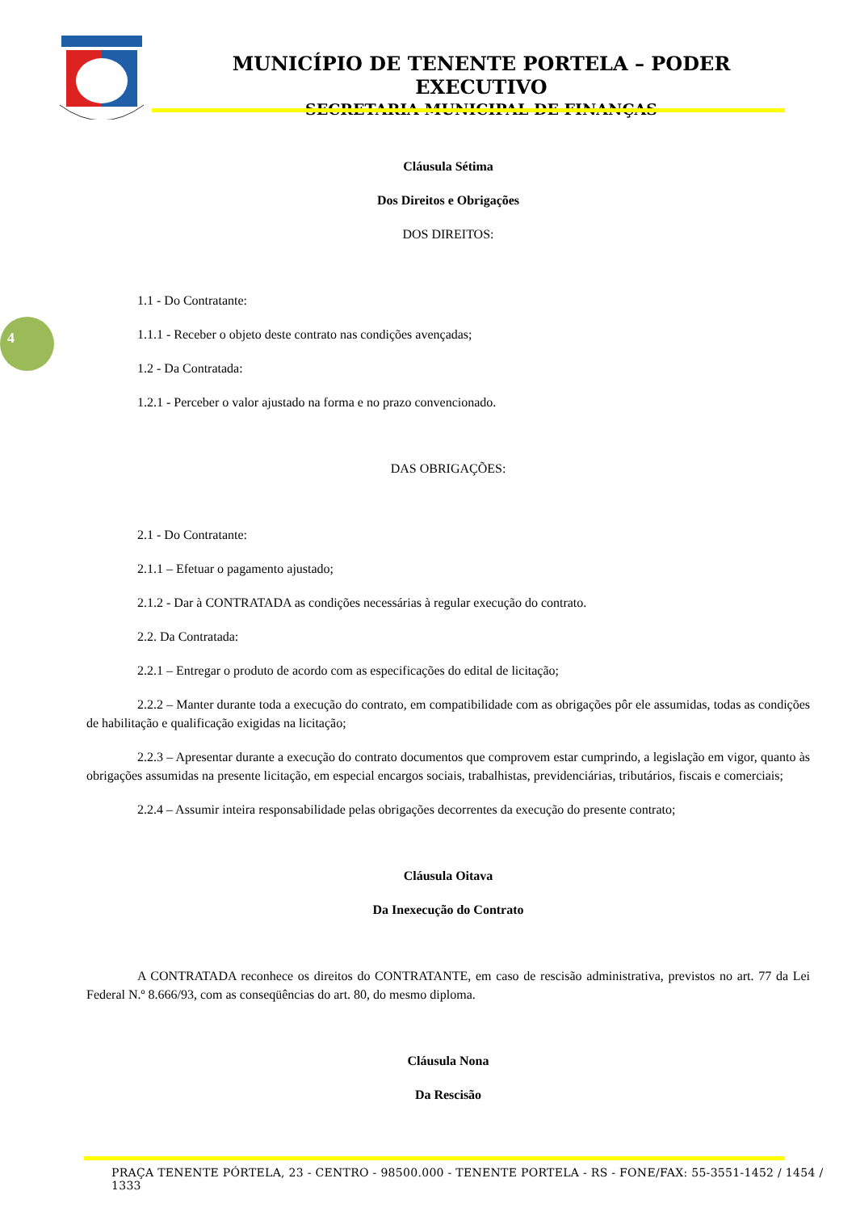MUNICÍPIO DE TENENTE PORTELA – PODER EXECUTIVO
SECRETARIA MUNICIPAL DE FINANÇAS
4
Cláusula Sétima
Dos Direitos e Obrigações
DOS DIREITOS:
1.1 - Do Contratante:
1.1.1 - Receber o objeto deste contrato nas condições avençadas;
1.2 - Da Contratada:
1.2.1 - Perceber o valor ajustado na forma e no prazo convencionado.
DAS OBRIGAÇÕES:
2.1 - Do Contratante:
2.1.1 – Efetuar o pagamento ajustado;
2.1.2 - Dar à CONTRATADA as condições necessárias à regular execução do contrato.
2.2. Da Contratada:
2.2.1 – Entregar o produto de acordo com as especificações do edital de licitação;
2.2.2 – Manter durante toda a execução do contrato, em compatibilidade com as obrigações pôr ele assumidas, todas as condições de habilitação e qualificação exigidas na licitação;
2.2.3 – Apresentar durante a execução do contrato documentos que comprovem estar cumprindo, a legislação em vigor, quanto às obrigações assumidas na presente licitação, em especial encargos sociais, trabalhistas, previdenciárias, tributários, fiscais e comerciais;
2.2.4 – Assumir inteira responsabilidade pelas obrigações decorrentes da execução do presente contrato;
Cláusula Oitava
Da Inexecução do Contrato
A CONTRATADA reconhece os direitos do CONTRATANTE, em caso de rescisão administrativa, previstos no art. 77 da Lei Federal N.º 8.666/93, com as conseqüências do art. 80, do mesmo diploma.
Cláusula Nona
Da Rescisão
PRAÇA TENENTE PÓRTELA, 23 - CENTRO - 98500.000 - TENENTE PORTELA - RS - FONE/FAX: 55-3551-1452 / 1454 / 1333